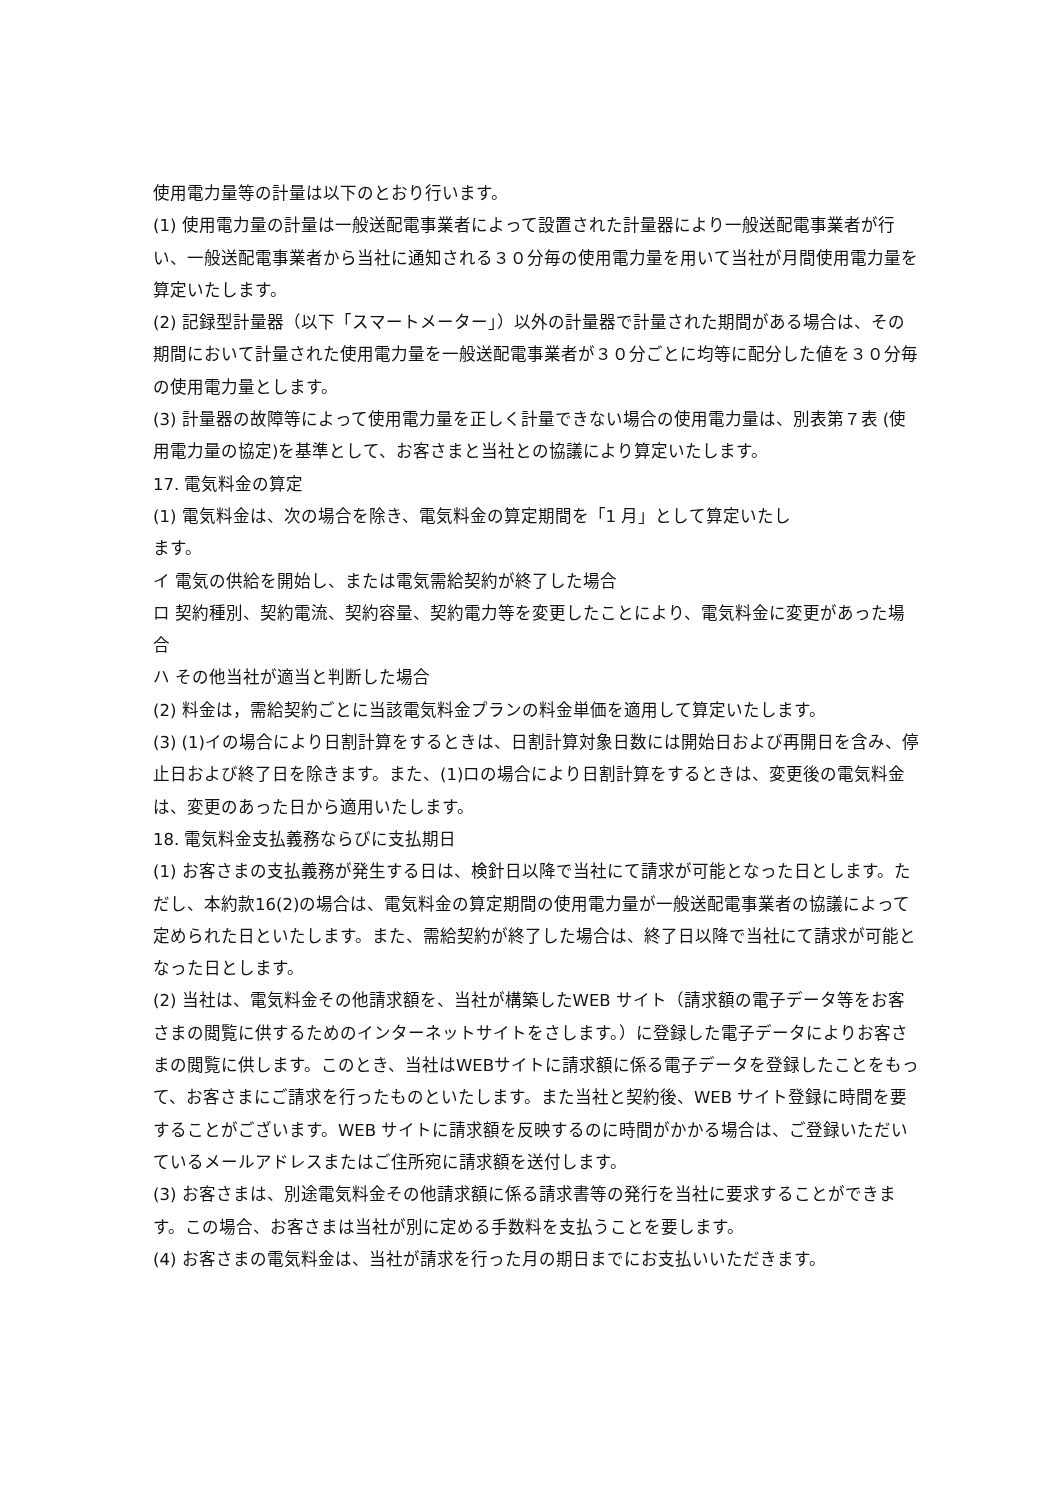使用電力量等の計量は以下のとおり行います。
(1) 使用電力量の計量は一般送配電事業者によって設置された計量器により一般送配電事業者が行い、一般送配電事業者から当社に通知される３０分毎の使用電力量を用いて当社が月間使用電力量を算定いたします。
(2) 記録型計量器（以下「スマートメーター」）以外の計量器で計量された期間がある場合は、その期間において計量された使用電力量を一般送配電事業者が３０分ごとに均等に配分した値を３０分毎の使用電力量とします。
(3) 計量器の故障等によって使用電力量を正しく計量できない場合の使用電力量は、別表第７表 (使用電力量の協定)を基準として、お客さまと当社との協議により算定いたします。
17. 電気料金の算定
(1) 電気料金は、次の場合を除き、電気料金の算定期間を「1 月」として算定いたし
ます。
イ 電気の供給を開始し、または電気需給契約が終了した場合
ロ 契約種別、契約電流、契約容量、契約電力等を変更したことにより、電気料金に変更があった場合
ハ その他当社が適当と判断した場合
(2) 料金は，需給契約ごとに当該電気料金プランの料金単価を適用して算定いたします。
(3) (1)イの場合により日割計算をするときは、日割計算対象日数には開始日および再開日を含み、停止日および終了日を除きます。また、(1)ロの場合により日割計算をするときは、変更後の電気料金は、変更のあった日から適用いたします。
18. 電気料金支払義務ならびに支払期日
(1) お客さまの支払義務が発生する日は、検針日以降で当社にて請求が可能となった日とします。ただし、本約款16(2)の場合は、電気料金の算定期間の使用電力量が一般送配電事業者の協議によって定められた日といたします。また、需給契約が終了した場合は、終了日以降で当社にて請求が可能となった日とします。
(2) 当社は、電気料金その他請求額を、当社が構築したWEB サイト（請求額の電子データ等をお客さまの閲覧に供するためのインターネットサイトをさします。）に登録した電子データによりお客さまの閲覧に供します。このとき、当社はWEBサイトに請求額に係る電子データを登録したことをもって、お客さまにご請求を行ったものといたします。また当社と契約後、WEB サイト登録に時間を要することがございます。WEB サイトに請求額を反映するのに時間がかかる場合は、ご登録いただいているメールアドレスまたはご住所宛に請求額を送付します。
(3) お客さまは、別途電気料金その他請求額に係る請求書等の発行を当社に要求することができます。この場合、お客さまは当社が別に定める手数料を支払うことを要します。
(4) お客さまの電気料金は、当社が請求を行った月の期日までにお支払いいただきます。